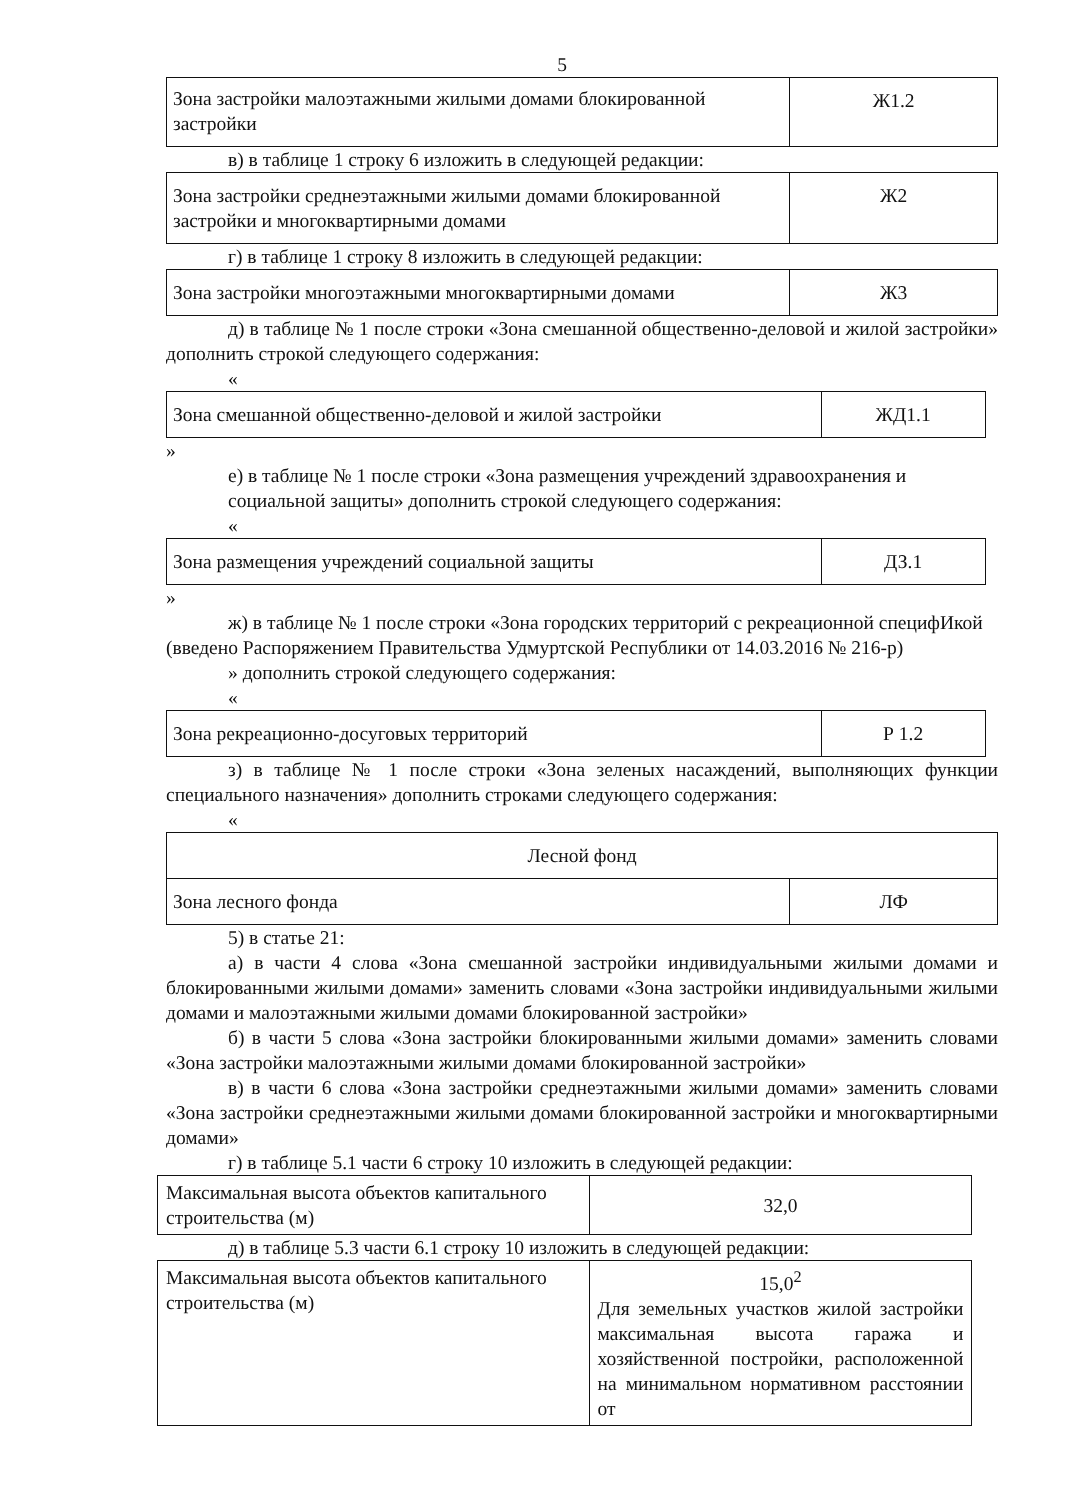5
| Зона застройки малоэтажными жилыми домами блокированной застройки | Ж1.2 |
в) в таблице 1 строку 6 изложить в следующей редакции:
| Зона застройки среднеэтажными жилыми домами блокированной застройки и многоквартирными домами | Ж2 |
г) в таблице 1 строку 8 изложить в следующей редакции:
| Зона застройки многоэтажными многоквартирными домами | Ж3 |
д) в таблице № 1 после строки «Зона смешанной общественно-деловой и жилой застройки» дополнить строкой следующего содержания:
«
| Зона смешанной общественно-деловой и жилой застройки | ЖД1.1 |
»
е) в таблице № 1 после строки «Зона размещения учреждений здравоохранения и социальной защиты» дополнить строкой следующего содержания:
«
| Зона размещения учреждений социальной защиты | ДЗ.1 |
»
ж) в таблице № 1 после строки «Зона городских территорий с рекреационной специфИкой
(введено Распоряжением Правительства Удмуртской Республики от 14.03.2016 № 216-р)
» дополнить строкой следующего содержания:
«
| Зона рекреационно-досуговых территорий | Р 1.2 |
з) в таблице № 1 после строки «Зона зеленых насаждений, выполняющих функции специального назначения» дополнить строками следующего содержания:
«
| Лесной фонд | |
| Зона лесного фонда | ЛФ |
5) в статье 21:
а) в части 4 слова «Зона смешанной застройки индивидуальными жилыми домами и блокированными жилыми домами» заменить словами «Зона застройки индивидуальными жилыми домами и малоэтажными жилыми домами блокированной застройки»
б) в части 5 слова «Зона застройки блокированными жилыми домами» заменить словами «Зона застройки малоэтажными жилыми домами блокированной застройки»
в) в части 6 слова «Зона застройки среднеэтажными жилыми домами» заменить словами «Зона застройки среднеэтажными жилыми домами блокированной застройки и многоквартирными домами»
г) в таблице 5.1 части 6 строку 10 изложить в следующей редакции:
| Максимальная высота объектов капитального строительства (м) | 32,0 |
д) в таблице 5.3 части 6.1 строку 10 изложить в следующей редакции:
| Максимальная высота объектов капитального строительства (м) | 15,0<sup>2</sup> Для земельных участков жилой застройки максимальная высота гаража и хозяйственной постройки, расположенной на минимальном нормативном расстоянии от |